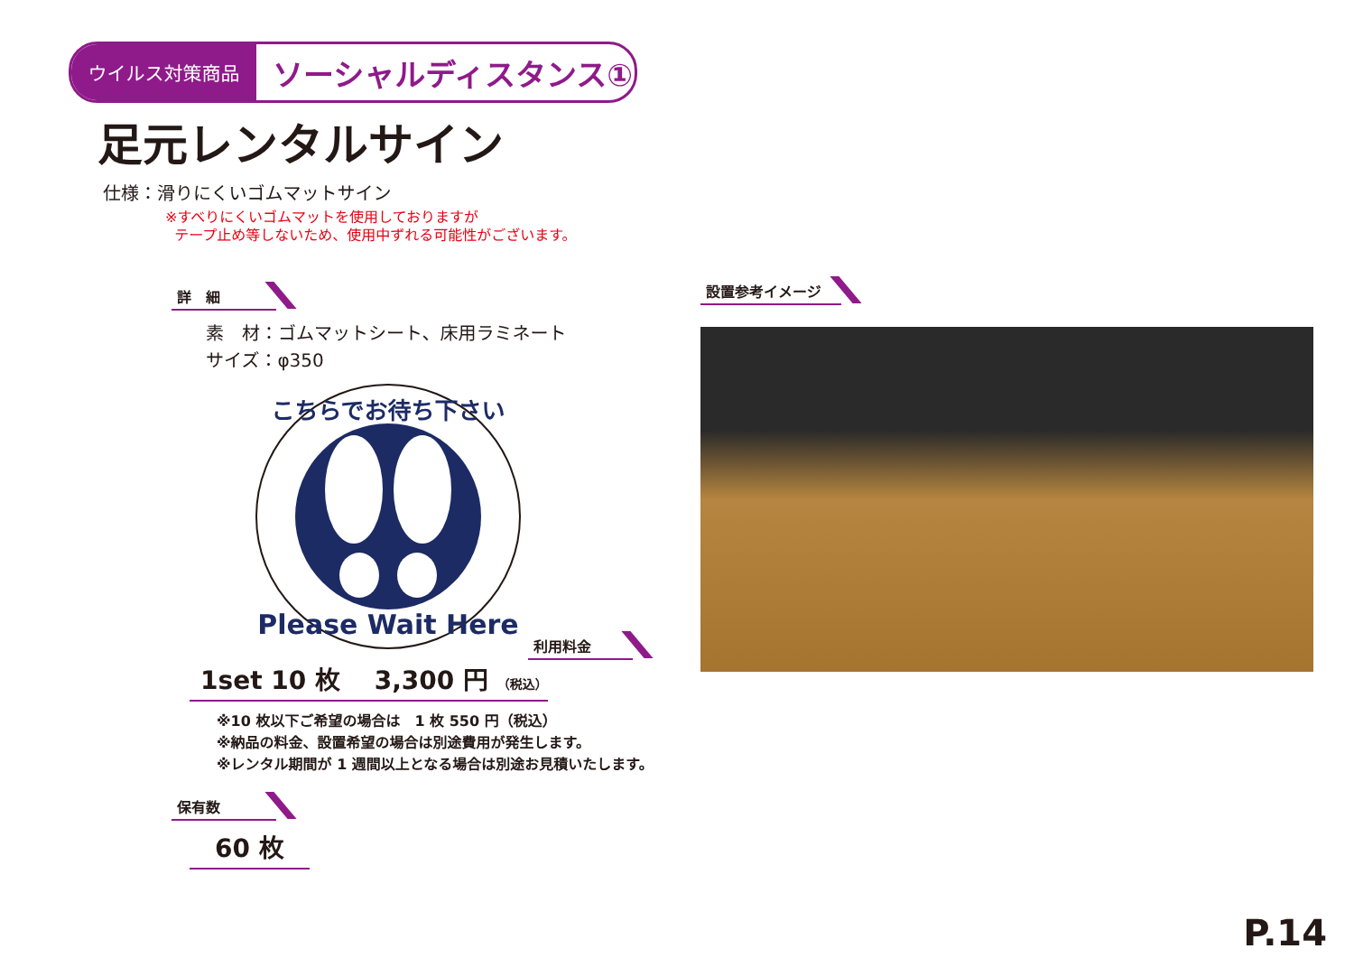ウイルス対策商品
ソーシャルディスタンス①
足元レンタルサイン
仕様：滑りにくいゴムマットサイン
※すべりにくいゴムマットを使用しておりますが
テープ止め等しないため、使用中ずれる可能性がございます。
詳　細
素　材：ゴムマットシート、床用ラミネート
サイズ：φ350
こちらでお待ち下さい
Please Wait Here
利用料金
1set 10 枚　 3,300 円 （税込）
※10 枚以下ご希望の場合は　1 枚 550 円（税込）
※納品の料金、設置希望の場合は別途費用が発生します。
※レンタル期間が 1 週間以上となる場合は別途お見積いたします。
保有数
60 枚
設置参考イメージ
P.14